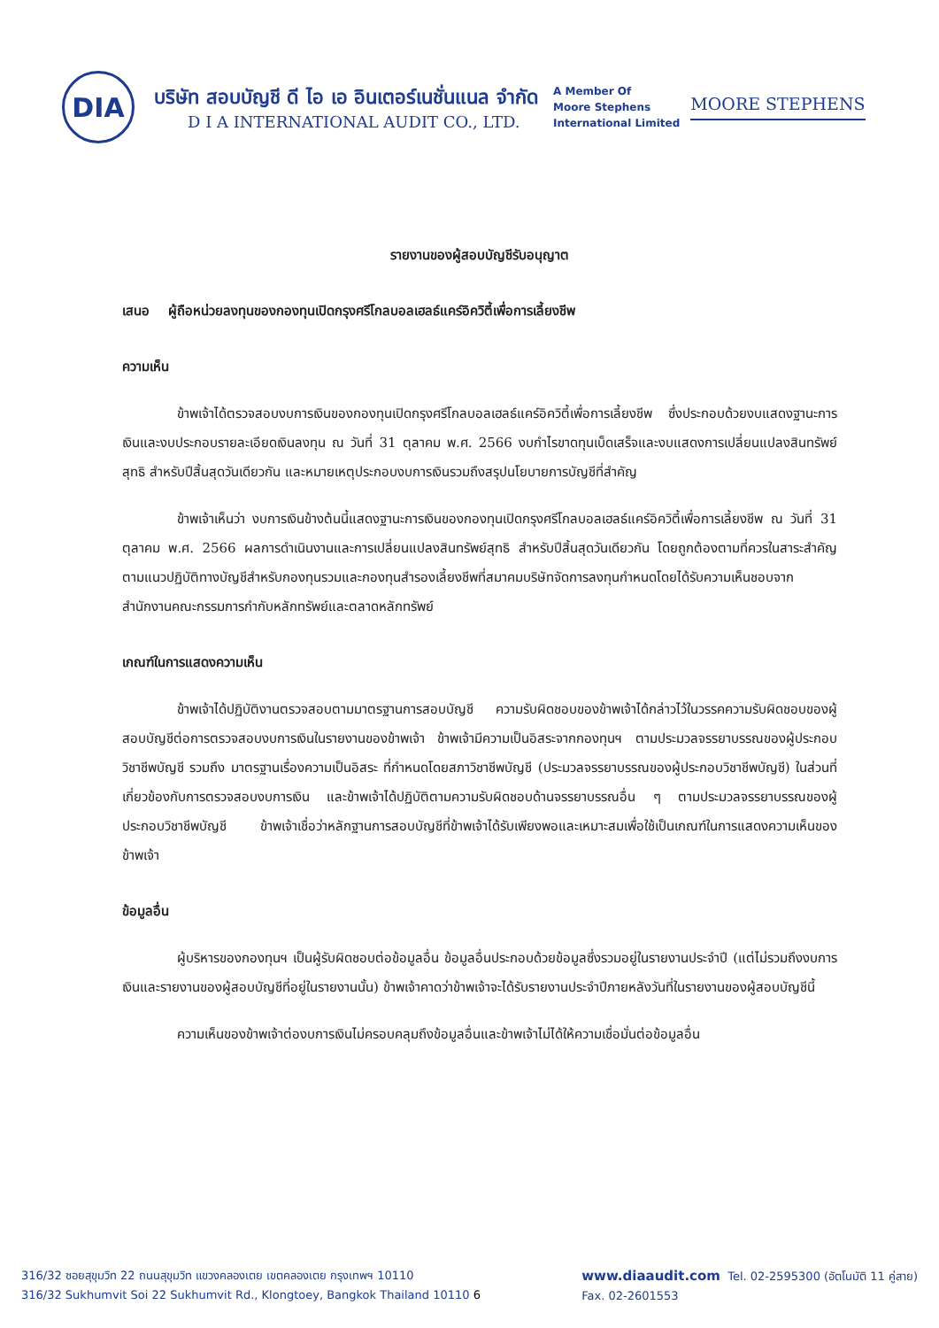DIA
บริษัท สอบบัญชี ดี ไอ เอ อินเตอร์เนชั่นแนล จำกัด
D I A INTERNATIONAL AUDIT CO., LTD.
A Member Of
Moore Stephens
International Limited
MOORE STEPHENS
รายงานของผู้สอบบัญชีรับอนุญาต
เสนอ ผู้ถือหน่วยลงทุนของกองทุนเปิดกรุงศรีโกลบอลเฮลธ์แคร์อิควิตี้เพื่อการเลี้ยงชีพ
ความเห็น
ข้าพเจ้าได้ตรวจสอบงบการเงินของกองทุนเปิดกรุงศรีโกลบอลเฮลธ์แคร์อิควิตี้เพื่อการเลี้ยงชีพ ซึ่งประกอบด้วยงบแสดงฐานะการเงินและงบประกอบรายละเอียดเงินลงทุน ณ วันที่ 31 ตุลาคม พ.ศ. 2566 งบกำไรขาดทุนเบ็ดเสร็จและงบแสดงการเปลี่ยนแปลงสินทรัพย์สุทธิ สำหรับปีสิ้นสุดวันเดียวกัน และหมายเหตุประกอบงบการเงินรวมถึงสรุปนโยบายการบัญชีที่สำคัญ
ข้าพเจ้าเห็นว่า งบการเงินข้างต้นนี้แสดงฐานะการเงินของกองทุนเปิดกรุงศรีโกลบอลเฮลธ์แคร์อิควิตี้เพื่อการเลี้ยงชีพ ณ วันที่ 31 ตุลาคม พ.ศ. 2566 ผลการดำเนินงานและการเปลี่ยนแปลงสินทรัพย์สุทธิ สำหรับปีสิ้นสุดวันเดียวกัน โดยถูกต้องตามที่ควรในสาระสำคัญตามแนวปฏิบัติทางบัญชีสำหรับกองทุนรวมและกองทุนสำรองเลี้ยงชีพที่สมาคมบริษัทจัดการลงทุนกำหนดโดยได้รับความเห็นชอบจากสำนักงานคณะกรรมการกำกับหลักทรัพย์และตลาดหลักทรัพย์
เกณฑ์ในการแสดงความเห็น
ข้าพเจ้าได้ปฏิบัติงานตรวจสอบตามมาตรฐานการสอบบัญชี ความรับผิดชอบของข้าพเจ้าได้กล่าวไว้ในวรรคความรับผิดชอบของผู้สอบบัญชีต่อการตรวจสอบงบการเงินในรายงานของข้าพเจ้า ข้าพเจ้ามีความเป็นอิสระจากกองทุนฯ ตามประมวลจรรยาบรรณของผู้ประกอบวิชาชีพบัญชี รวมถึง มาตรฐานเรื่องความเป็นอิสระ ที่กำหนดโดยสภาวิชาชีพบัญชี (ประมวลจรรยาบรรณของผู้ประกอบวิชาชีพบัญชี) ในส่วนที่เกี่ยวข้องกับการตรวจสอบงบการเงิน และข้าพเจ้าได้ปฏิบัติตามความรับผิดชอบด้านจรรยาบรรณอื่น ๆ ตามประมวลจรรยาบรรณของผู้ประกอบวิชาชีพบัญชี ข้าพเจ้าเชื่อว่าหลักฐานการสอบบัญชีที่ข้าพเจ้าได้รับเพียงพอและเหมาะสมเพื่อใช้เป็นเกณฑ์ในการแสดงความเห็นของข้าพเจ้า
ข้อมูลอื่น
ผู้บริหารของกองทุนฯ เป็นผู้รับผิดชอบต่อข้อมูลอื่น ข้อมูลอื่นประกอบด้วยข้อมูลซึ่งรวมอยู่ในรายงานประจำปี (แต่ไม่รวมถึงงบการเงินและรายงานของผู้สอบบัญชีที่อยู่ในรายงานนั้น) ข้าพเจ้าคาดว่าข้าพเจ้าจะได้รับรายงานประจำปีภายหลังวันที่ในรายงานของผู้สอบบัญชีนี้
ความเห็นของข้าพเจ้าต่องบการเงินไม่ครอบคลุมถึงข้อมูลอื่นและข้าพเจ้าไม่ได้ให้ความเชื่อมั่นต่อข้อมูลอื่น
316/32 ซอยสุขุมวิท 22 ถนนสุขุมวิท แขวงคลองเตย เขตคลองเตย กรุงเทพฯ 10110
316/32 Sukhumvit Soi 22 Sukhumvit Rd., Klongtoey, Bangkok Thailand 10110 6
www.diaaudit.com Tel. 02-2595300 (อัตโนมัติ 11 คู่สาย)
Fax. 02-2601553